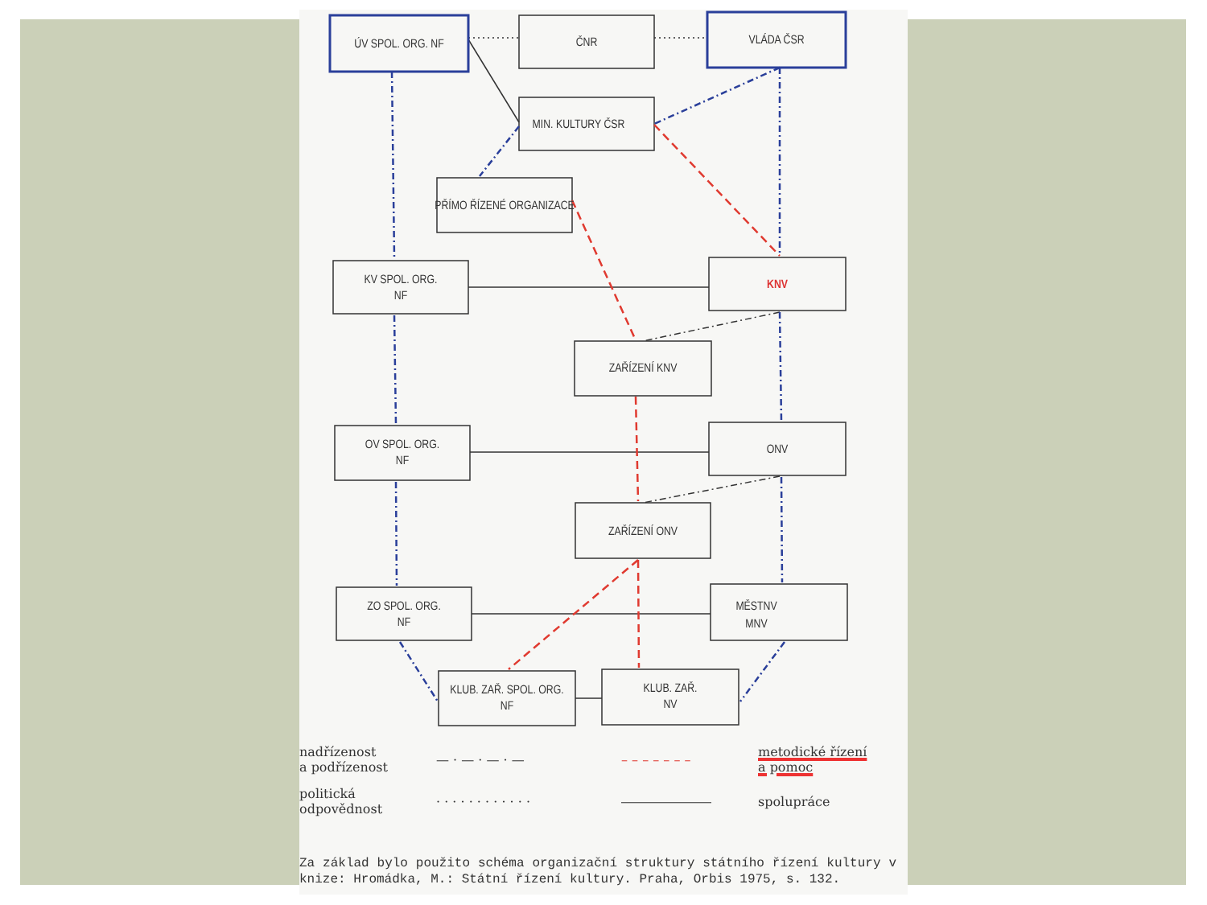ÚV SPOL. ORG. NF
ČNR
VLÁDA ČSR
MIN. KULTURY ČSR
PŘÍMO ŘÍZENÉ ORGANIZACE
KV SPOL. ORG.
NF
KNV
ZAŘÍZENÍ KNV
OV SPOL. ORG.
NF
ONV
ZAŘÍZENÍ ONV
ZO SPOL. ORG.
NF
MĚSTNV
MNV
KLUB. ZAŘ. SPOL. ORG.
NF
KLUB. ZAŘ.
NV
nadřízenost
a podřízenost
— · — · — · —
– – – – – – –
metodické řízení
a pomoc
politická
odpovědnost
· · · · · · · · · · · ·
―――――――
spolupráce
Za základ bylo použito schéma organizační struktury státního řízení kultury v knize: Hromádka, M.: Státní řízení kultury. Praha, Orbis 1975, s. 132.